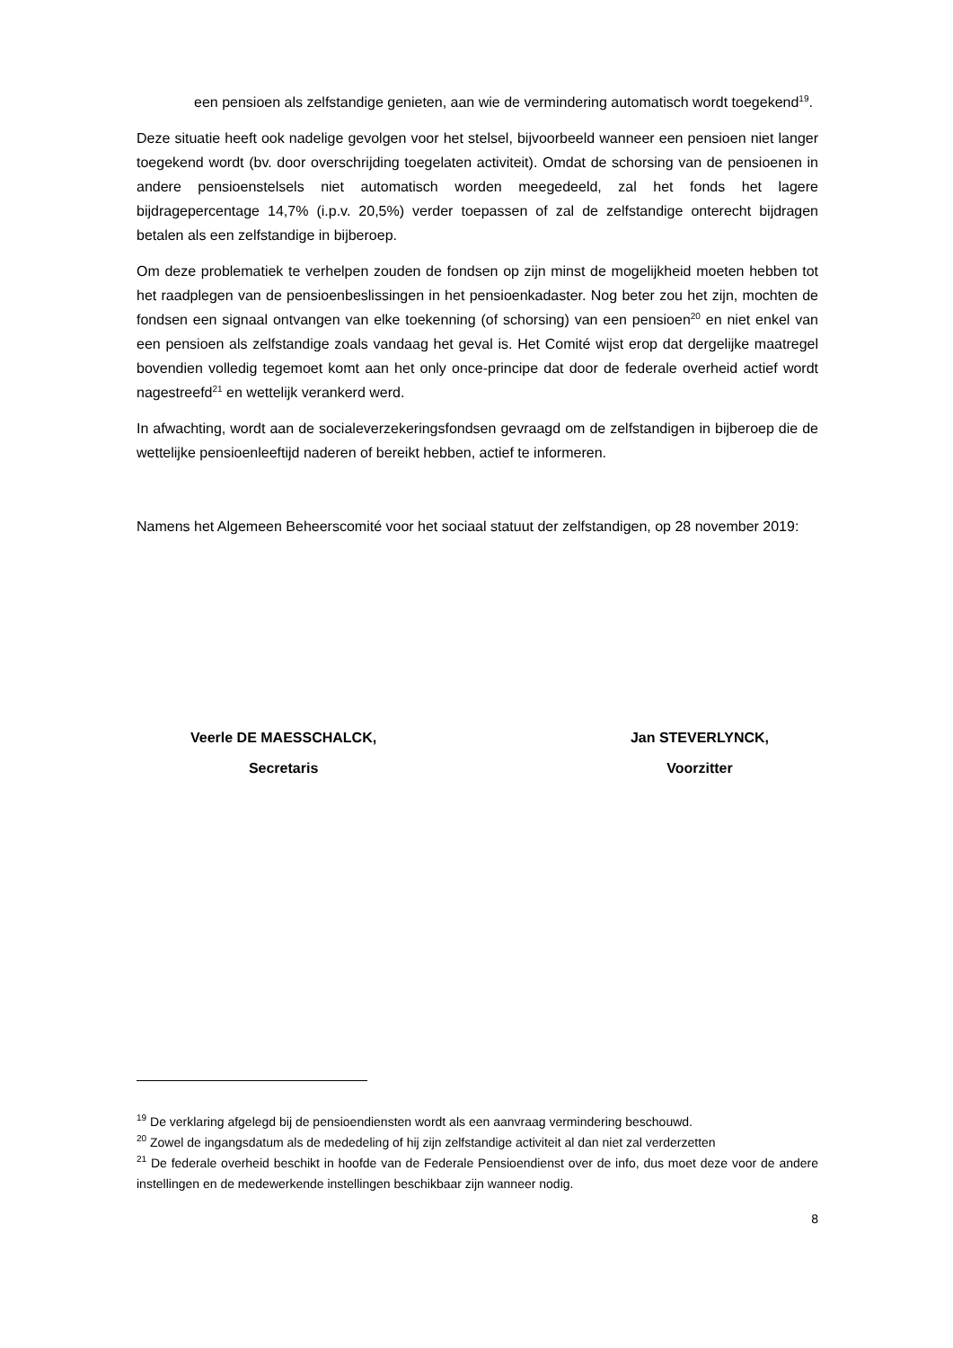een pensioen als zelfstandige genieten, aan wie de vermindering automatisch wordt toegekend<sup>19</sup>.
Deze situatie heeft ook nadelige gevolgen voor het stelsel, bijvoorbeeld wanneer een pensioen niet langer toegekend wordt (bv. door overschrijding toegelaten activiteit). Omdat de schorsing van de pensioenen in andere pensioenstelsels niet automatisch worden meegedeeld, zal het fonds het lagere bijdragepercentage 14,7% (i.p.v. 20,5%) verder toepassen of zal de zelfstandige onterecht bijdragen betalen als een zelfstandige in bijberoep.
Om deze problematiek te verhelpen zouden de fondsen op zijn minst de mogelijkheid moeten hebben tot het raadplegen van de pensioenbeslissingen in het pensioenkadaster. Nog beter zou het zijn, mochten de fondsen een signaal ontvangen van elke toekenning (of schorsing) van een pensioen<sup>20</sup> en niet enkel van een pensioen als zelfstandige zoals vandaag het geval is. Het Comité wijst erop dat dergelijke maatregel bovendien volledig tegemoet komt aan het only once-principe dat door de federale overheid actief wordt nagestreefd<sup>21</sup> en wettelijk verankerd werd.
In afwachting, wordt aan de socialeverzekeringsfondsen gevraagd om de zelfstandigen in bijberoep die de wettelijke pensioenleeftijd naderen of bereikt hebben, actief te informeren.
Namens het Algemeen Beheerscomité voor het sociaal statuut der zelfstandigen, op 28 november 2019:
Veerle DE MAESSCHALCK,
Secretaris
Jan STEVERLYNCK,
Voorzitter
<sup>19</sup> De verklaring afgelegd bij de pensioendiensten wordt als een aanvraag vermindering beschouwd.
<sup>20</sup> Zowel de ingangsdatum als de mededeling of hij zijn zelfstandige activiteit al dan niet zal verderzetten
<sup>21</sup> De federale overheid beschikt in hoofde van de Federale Pensioendienst over de info, dus moet deze voor de andere instellingen en de medewerkende instellingen beschikbaar zijn wanneer nodig.
8